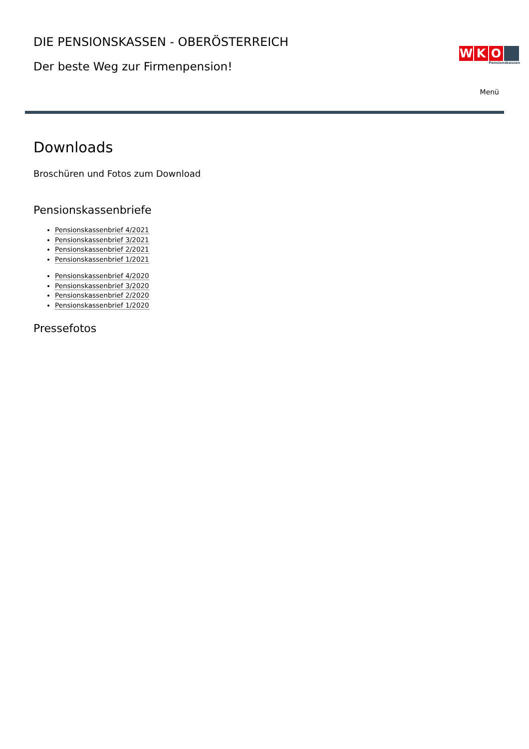DIE PENSIONSKASSEN - OBERÖSTERREICH
Der beste Weg zur Firmenpension!
W K O
Pensionskassen
Menü
Downloads
Broschüren und Fotos zum Download
Pensionskassenbriefe
Pensionskassenbrief 4/2021
Pensionskassenbrief 3/2021
Pensionskassenbrief 2/2021
Pensionskassenbrief 1/2021
Pensionskassenbrief 4/2020
Pensionskassenbrief 3/2020
Pensionskassenbrief 2/2020
Pensionskassenbrief 1/2020
Pressefotos